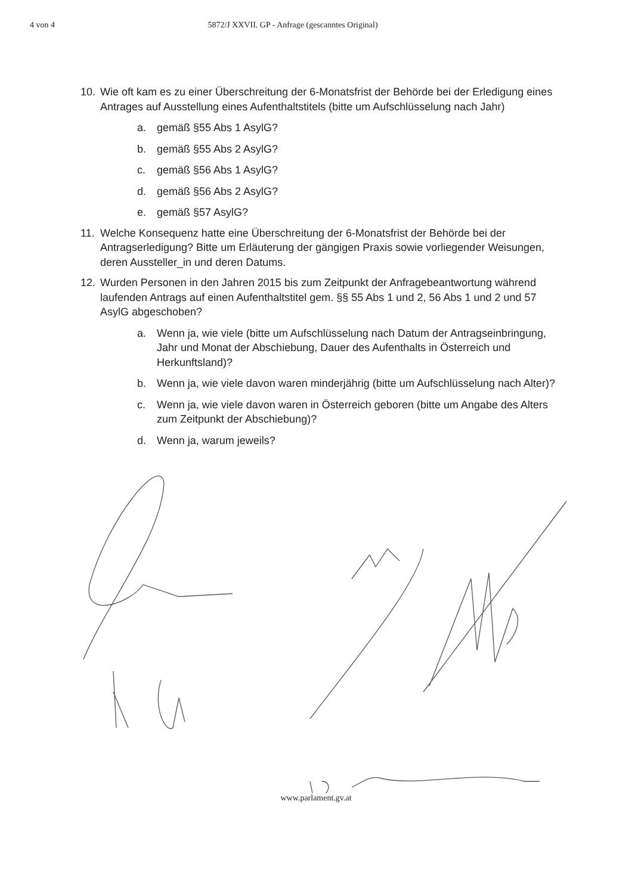4 von 4 5872/J XXVII. GP - Anfrage (gescanntes Original)
10. Wie oft kam es zu einer Überschreitung der 6-Monatsfrist der Behörde bei der Erledigung eines Antrages auf Ausstellung eines Aufenthaltstitels (bitte um Aufschlüsselung nach Jahr)
a. gemäß §55 Abs 1 AsylG?
b. gemäß §55 Abs 2 AsylG?
c. gemäß §56 Abs 1 AsylG?
d. gemäß §56 Abs 2 AsylG?
e. gemäß §57 AsylG?
11. Welche Konsequenz hatte eine Überschreitung der 6-Monatsfrist der Behörde bei der Antragserledigung? Bitte um Erläuterung der gängigen Praxis sowie vorliegender Weisungen, deren Aussteller_in und deren Datums.
12. Wurden Personen in den Jahren 2015 bis zum Zeitpunkt der Anfragebeantwortung während laufenden Antrags auf einen Aufenthaltstitel gem. §§ 55 Abs 1 und 2, 56 Abs 1 und 2 und 57 AsylG abgeschoben?
a. Wenn ja, wie viele (bitte um Aufschlüsselung nach Datum der Antragseinbringung, Jahr und Monat der Abschiebung, Dauer des Aufenthalts in Österreich und Herkunftsland)?
b. Wenn ja, wie viele davon waren minderjährig (bitte um Aufschlüsselung nach Alter)?
c. Wenn ja, wie viele davon waren in Österreich geboren (bitte um Angabe des Alters zum Zeitpunkt der Abschiebung)?
d. Wenn ja, warum jeweils?
www.parlament.gv.at